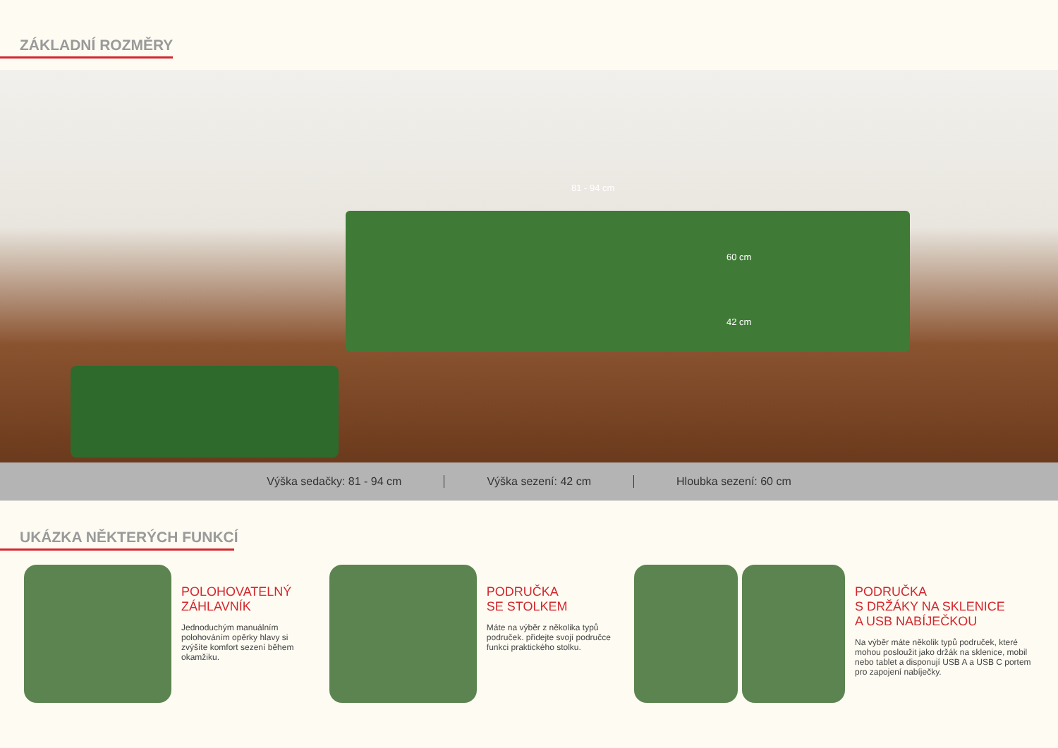ZÁKLADNÍ ROZMĚRY
60 cm
81 - 94 cm
42 cm
Výška sedačky: 81 - 94 cm Výška sezení: 42 cm Hloubka sezení: 60 cm
UKÁZKA NĚKTERÝCH FUNKCÍ
POLOHOVATELNÝ
ZÁHLAVNÍK
Jednoduchým manuálním polohováním opěrky hlavy si zvýšíte komfort sezení během okamžiku.
PODRUČKA
SE STOLKEM
Máte na výběr z několika typů područek. přidejte svojí područce funkci praktického stolku.
PODRUČKA
S DRŽÁKY NA SKLENICE
A USB NABÍJEČKOU
Na výběr máte několik typů područek, které mohou posloužit jako držák na sklenice, mobil nebo tablet a disponují USB A a USB C portem pro zapojení nabíječky.